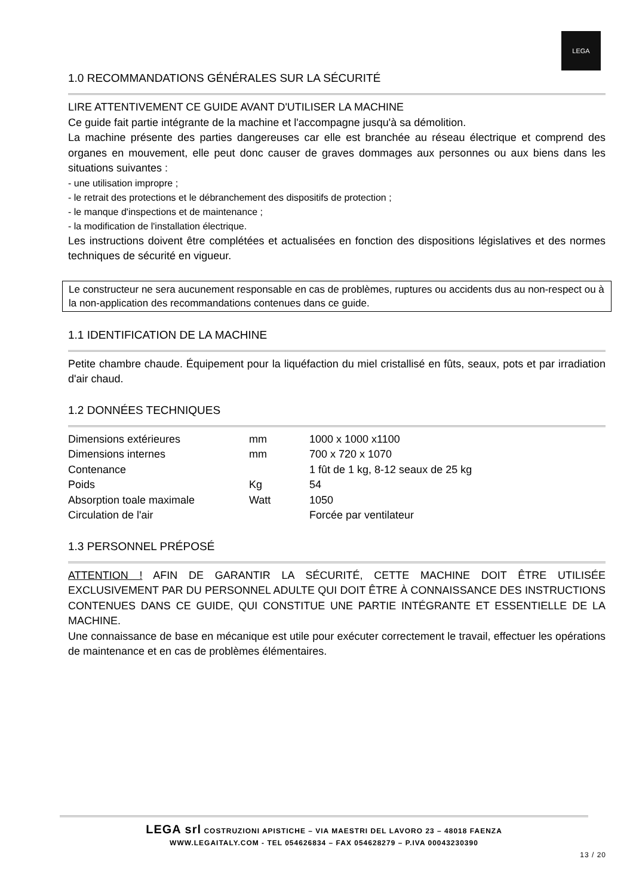LEGA
1.0 RECOMMANDATIONS GÉNÉRALES SUR LA SÉCURITÉ
LIRE ATTENTIVEMENT CE GUIDE AVANT D'UTILISER LA MACHINE
Ce guide fait partie intégrante de la machine et l'accompagne jusqu'à sa démolition.
La machine présente des parties dangereuses car elle est branchée au réseau électrique et comprend des organes en mouvement, elle peut donc causer de graves dommages aux personnes ou aux biens dans les situations suivantes :
- une utilisation impropre ;
- le retrait des protections et le débranchement des dispositifs de protection ;
- le manque d'inspections et de maintenance ;
- la modification de l'installation électrique.
Les instructions doivent être complétées et actualisées en fonction des dispositions législatives et des normes techniques de sécurité en vigueur.
Le constructeur ne sera aucunement responsable en cas de problèmes, ruptures ou accidents dus au non-respect ou à la non-application des recommandations contenues dans ce guide.
1.1 IDENTIFICATION DE LA MACHINE
Petite chambre chaude. Équipement pour la liquéfaction du miel cristallisé en fûts, seaux, pots et par irradiation d'air chaud.
1.2 DONNÉES TECHNIQUES
| Dimensions extérieures | mm | 1000 x 1000 x1100 |
| Dimensions internes | mm | 700 x 720 x 1070 |
| Contenance | | 1 fût de 1 kg, 8-12 seaux de 25 kg |
| Poids | Kg | 54 |
| Absorption toale maximale | Watt | 1050 |
| Circulation de l'air | | Forcée par ventilateur |
1.3 PERSONNEL PRÉPOSÉ
ATTENTION ! AFIN DE GARANTIR LA SÉCURITÉ, CETTE MACHINE DOIT ÊTRE UTILISÉE EXCLUSIVEMENT PAR DU PERSONNEL ADULTE QUI DOIT ÊTRE À CONNAISSANCE DES INSTRUCTIONS CONTENUES DANS CE GUIDE, QUI CONSTITUE UNE PARTIE INTÉGRANTE ET ESSENTIELLE DE LA MACHINE.
Une connaissance de base en mécanique est utile pour exécuter correctement le travail, effectuer les opérations de maintenance et en cas de problèmes élémentaires.
LEGA srl COSTRUZIONI APISTICHE – VIA MAESTRI DEL LAVORO 23 – 48018 FAENZA
WWW.LEGAITALY.COM - TEL 054626834 – FAX 054628279 – P.IVA 00043230390
13 / 20